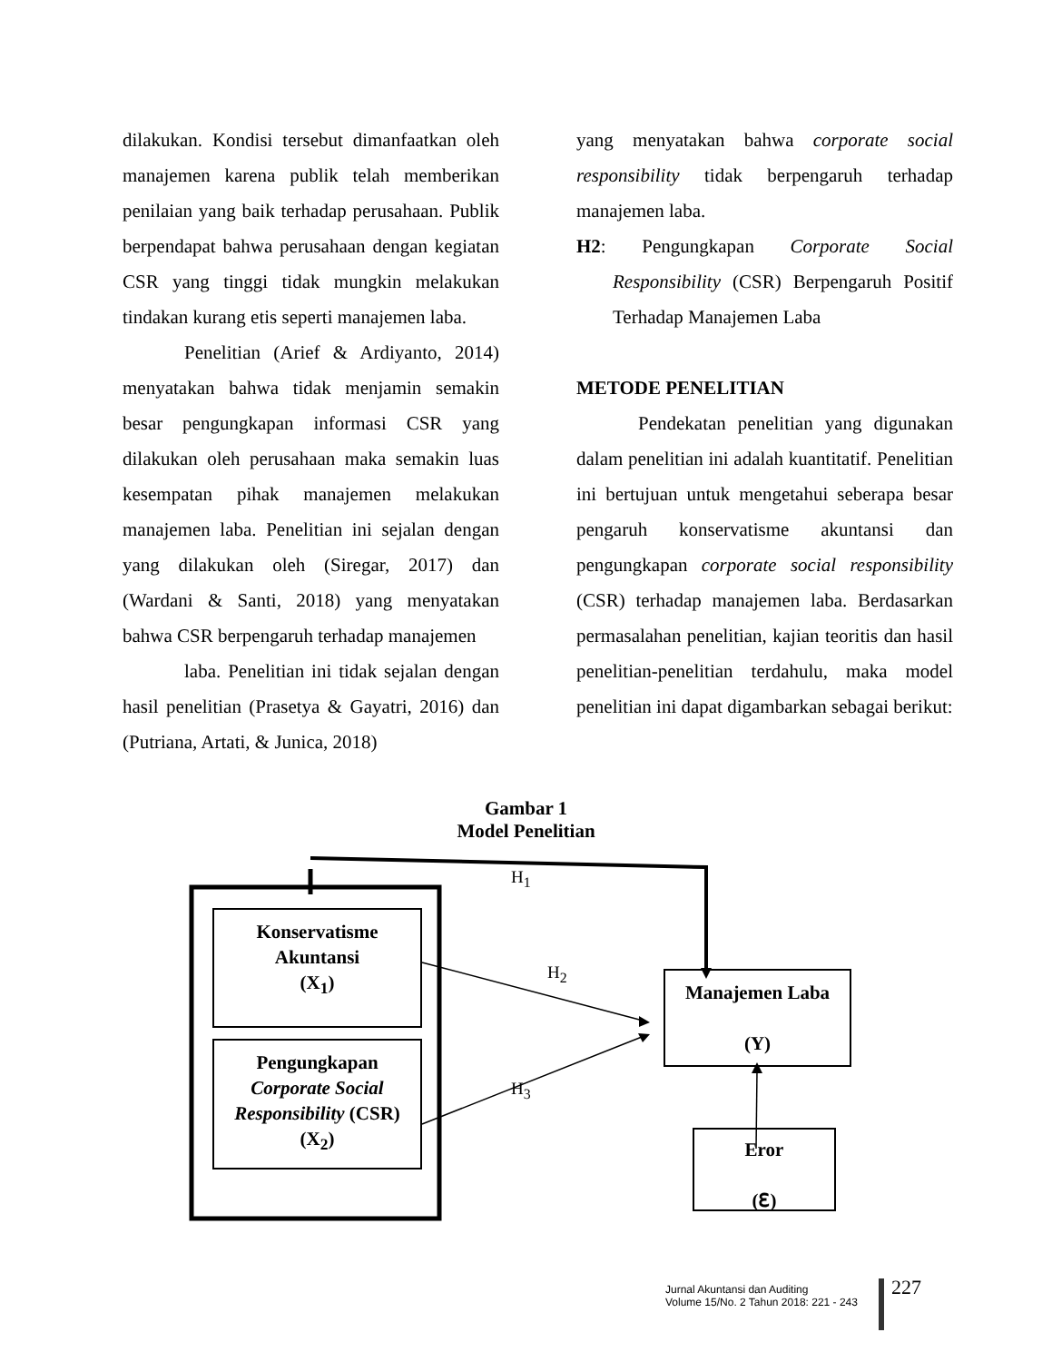dilakukan. Kondisi tersebut dimanfaatkan oleh manajemen karena publik telah memberikan penilaian yang baik terhadap perusahaan. Publik berpendapat bahwa perusahaan dengan kegiatan CSR yang tinggi tidak mungkin melakukan tindakan kurang etis seperti manajemen laba.
Penelitian (Arief & Ardiyanto, 2014) menyatakan bahwa tidak menjamin semakin besar pengungkapan informasi CSR yang dilakukan oleh perusahaan maka semakin luas kesempatan pihak manajemen melakukan manajemen laba. Penelitian ini sejalan dengan yang dilakukan oleh (Siregar, 2017) dan (Wardani & Santi, 2018) yang menyatakan bahwa CSR berpengaruh terhadap manajemen
laba. Penelitian ini tidak sejalan dengan hasil penelitian (Prasetya & Gayatri, 2016) dan (Putriana, Artati, & Junica, 2018)
yang menyatakan bahwa corporate social responsibility tidak berpengaruh terhadap manajemen laba.
H2: Pengungkapan Corporate Social Responsibility (CSR) Berpengaruh Positif Terhadap Manajemen Laba
METODE PENELITIAN
Pendekatan penelitian yang digunakan dalam penelitian ini adalah kuantitatif. Penelitian ini bertujuan untuk mengetahui seberapa besar pengaruh konservatisme akuntansi dan pengungkapan corporate social responsibility (CSR) terhadap manajemen laba. Berdasarkan permasalahan penelitian, kajian teoritis dan hasil penelitian-penelitian terdahulu, maka model penelitian ini dapat digambarkan sebagai berikut:
Gambar 1
Model Penelitian
H<sub>1</sub>
H<sub>2</sub>
H<sub>3</sub>
Konservatisme
Akuntansi
(X<sub>1</sub>)
Pengungkapan
Corporate Social Responsibility (CSR)
(X<sub>2</sub>)
Manajemen Laba
(Y)
Eror
(ℇ)
Jurnal Akuntansi dan Auditing
Volume 15/No. 2 Tahun 2018: 221 - 243
227